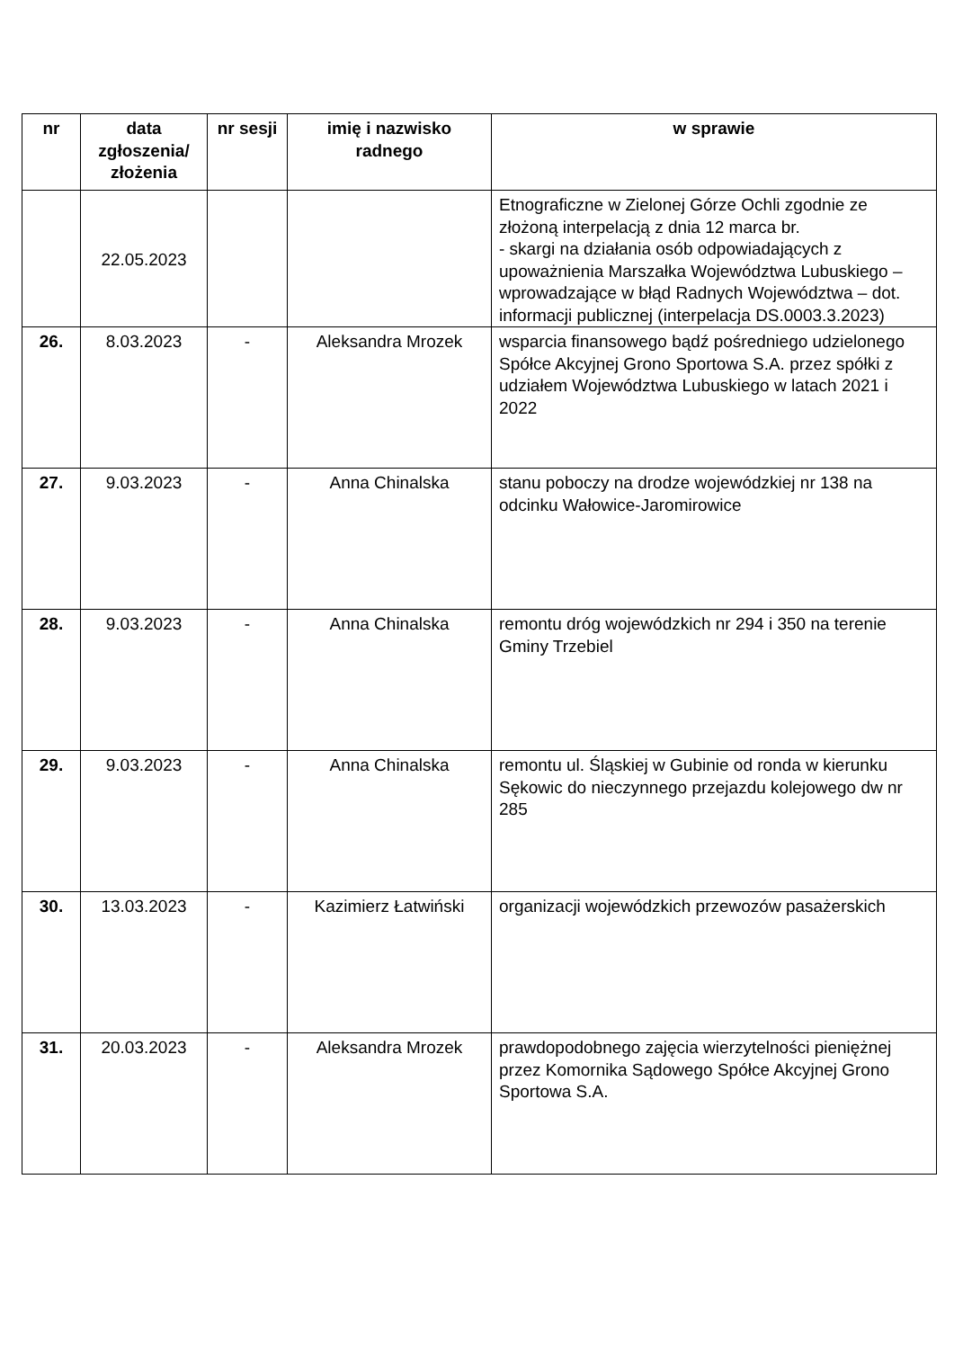| nr | data zgłoszenia/ złożenia | nr sesji | imię i nazwisko radnego | w sprawie |
| --- | --- | --- | --- | --- |
| | 22.05.2023 | | | Etnograficzne w Zielonej Górze Ochli zgodnie ze złożoną interpelacją z dnia 12 marca br. - skargi na działania osób odpowiadających z upoważnienia Marszałka Województwa Lubuskiego – wprowadzające w błąd Radnych Województwa – dot. informacji publicznej (interpelacja DS.0003.3.2023) |
| 26. | 8.03.2023 | - | Aleksandra Mrozek | wsparcia finansowego bądź pośredniego udzielonego Spółce Akcyjnej Grono Sportowa S.A. przez spółki z udziałem Województwa Lubuskiego w latach 2021 i 2022 |
| 27. | 9.03.2023 | - | Anna Chinalska | stanu poboczy na drodze wojewódzkiej nr 138 na odcinku Wałowice-Jaromirowice |
| 28. | 9.03.2023 | - | Anna Chinalska | remontu dróg wojewódzkich nr 294 i 350 na terenie Gminy Trzebiel |
| 29. | 9.03.2023 | - | Anna Chinalska | remontu ul. Śląskiej w Gubinie od ronda w kierunku Sękowic do nieczynnego przejazdu kolejowego dw nr 285 |
| 30. | 13.03.2023 | - | Kazimierz Łatwiński | organizacji wojewódzkich przewozów pasażerskich |
| 31. | 20.03.2023 | - | Aleksandra Mrozek | prawdopodobnego zajęcia wierzytelności pieniężnej przez Komornika Sądowego Spółce Akcyjnej Grono Sportowa S.A. |